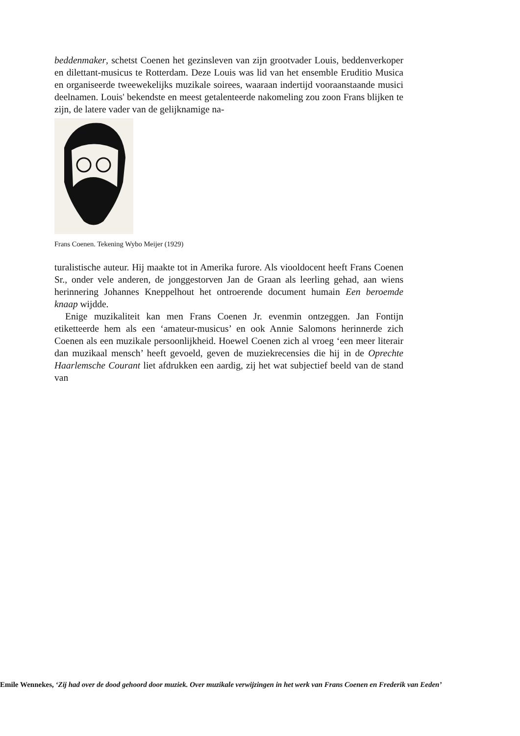beddenmaker, schetst Coenen het gezinsleven van zijn grootvader Louis, beddenverkoper en dilettant-musicus te Rotterdam. Deze Louis was lid van het ensemble Eruditio Musica en organiseerde tweewekelijks muzikale soirees, waaraan indertijd vooraanstaande musici deelnamen. Louis' bekendste en meest getalenteerde nakomeling zou zoon Frans blijken te zijn, de latere vader van de gelijknamige na-
Frans Coenen. Tekening Wybo Meijer (1929)
turalistische auteur. Hij maakte tot in Amerika furore. Als viooldocent heeft Frans Coenen Sr., onder vele anderen, de jonggestorven Jan de Graan als leerling gehad, aan wiens herinnering Johannes Kneppelhout het ontroerende document humain Een beroemde knaap wijdde.
Enige muzikaliteit kan men Frans Coenen Jr. evenmin ontzeggen. Jan Fontijn etiketteerde hem als een ‘amateur-musicus’ en ook Annie Salomons herinnerde zich Coenen als een muzikale persoonlijkheid. Hoewel Coenen zich al vroeg ‘een meer literair dan muzikaal mensch’ heeft gevoeld, geven de muziekrecensies die hij in de Oprechte Haarlemsche Courant liet afdrukken een aardig, zij het wat subjectief beeld van de stand van
Emile Wennekes, ‘Zij had over de dood gehoord door muziek. Over muzikale verwijzingen in het werk van Frans Coenen en Frederik van Eeden’